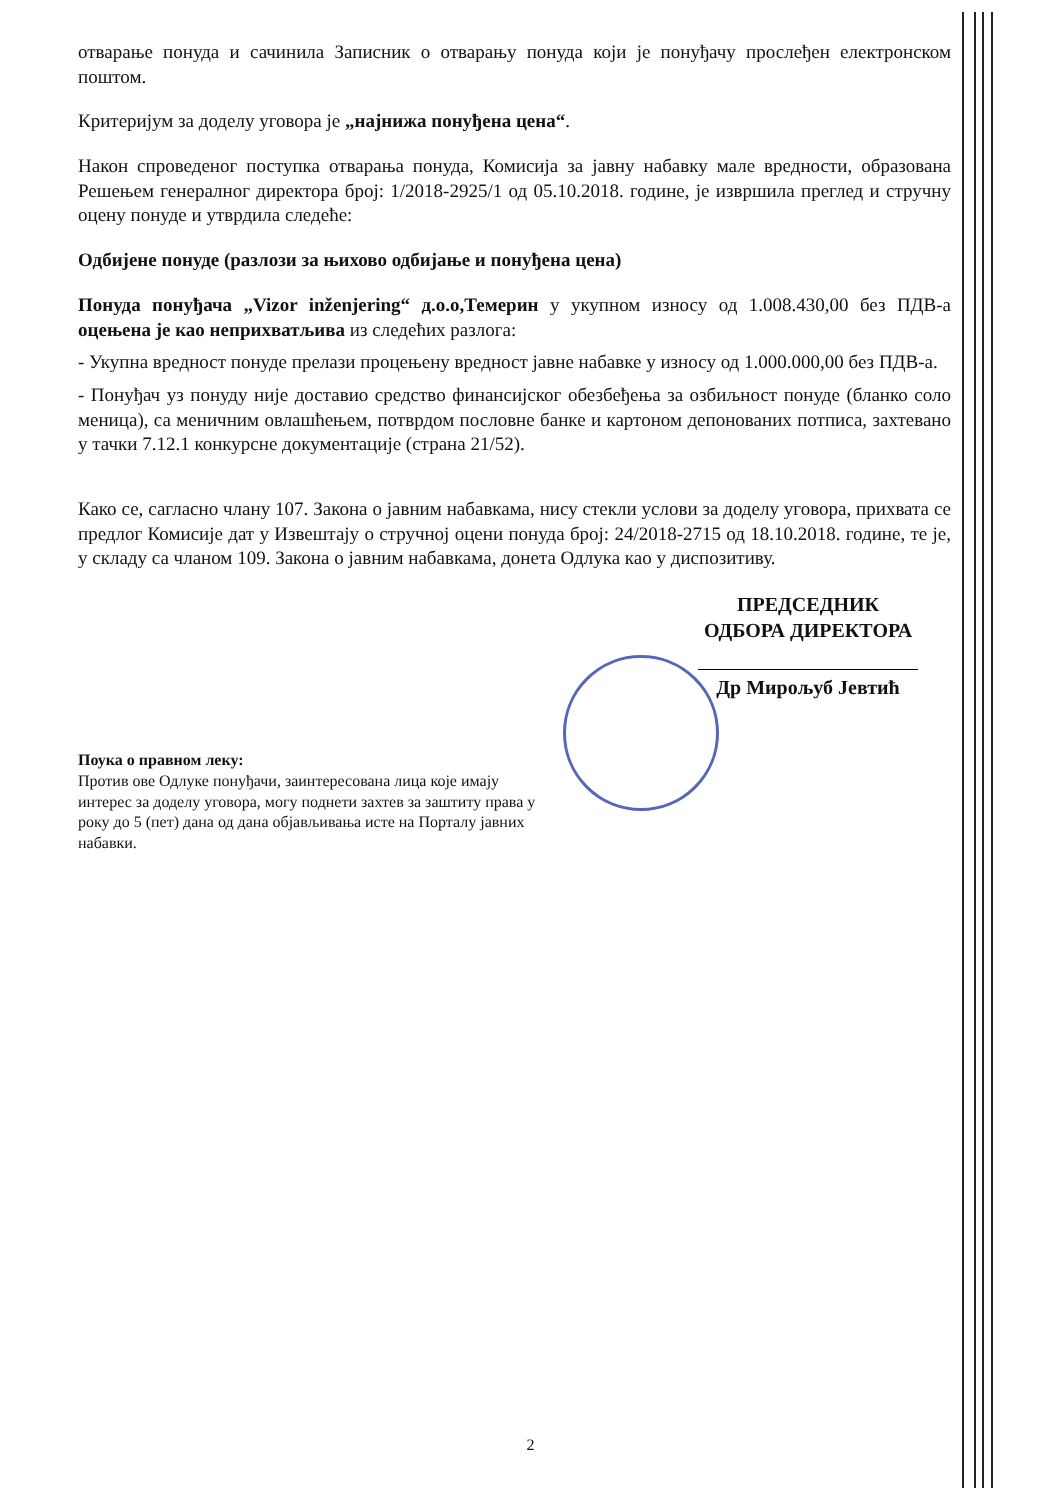отварање понуда и сачинила Записник о отварању понуда који је понуђачу прослеђен електронском поштом.
Критеријум за доделу уговора је „најнижа понуђена цена“.
Након спроведеног поступка отварања понуда, Комисија за јавну набавку мале вредности, образована Решењем генералног директора број: 1/2018-2925/1 од 05.10.2018. године, је извршила преглед и стручну оцену понуде и утврдила следеће:
Одбијене понуде (разлози за њихово одбијање и понуђена цена)
Понуда понуђача „Vizor inženjering“ д.о.о,Темерин у укупном износу од 1.008.430,00 без ПДВ-а оцењена је као неприхватљива из следећих разлога:
- Укупна вредност понуде прелази процењену вредност јавне набавке у износу од 1.000.000,00 без ПДВ-а.
- Понуђач уз понуду није доставио средство финансијског обезбеђења за озбиљност понуде (бланко соло меница), са меничним овлашћењем, потврдом пословне банке и картоном депонованих потписа, захтевано у тачки 7.12.1 конкурсне документације (страна 21/52).
Како се, сагласно члану 107. Закона о јавним набавкама, нису стекли услови за доделу уговора, прихвата се предлог Комисије дат у Извештају о стручној оцени понуда број: 24/2018-2715 од 18.10.2018. године, те је, у складу са чланом 109. Закона о јавним набавкама, донета Одлука као у диспозитиву.
ПРЕДСЕДНИК
ОДБОРА ДИРЕКТОРА
Др Мирољуб Јевтић
Поука о правном леку:
Против ове Одлуке понуђачи, заинтересована лица које имају интерес за доделу уговора, могу поднети захтев за заштиту права у року до 5 (пет) дана од дана објављивања исте на Порталу јавних набавки.
2